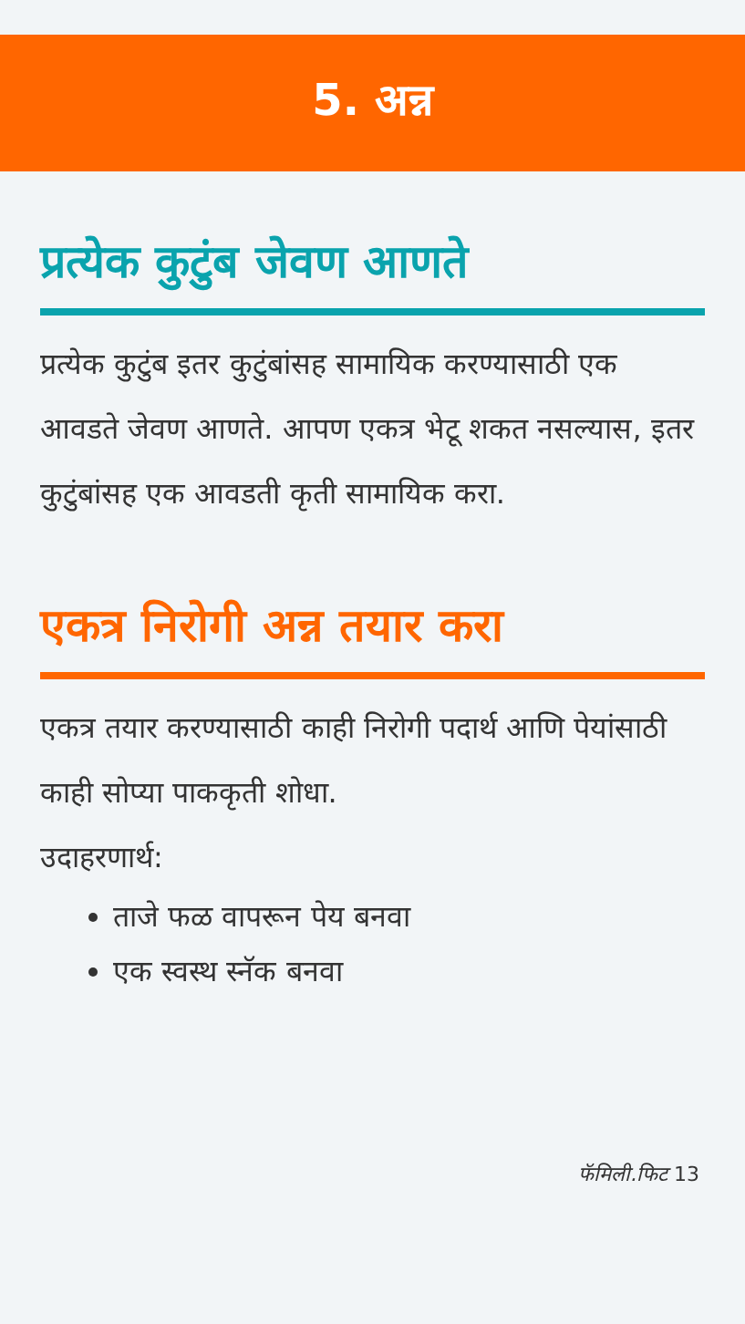5. अन्न
प्रत्येक कुटुंब जेवण आणते
प्रत्येक कुटुंब इतर कुटुंबांसह सामायिक करण्यासाठी एक आवडते जेवण आणते. आपण एकत्र भेटू शकत नसल्यास, इतर कुटुंबांसह एक आवडती कृती सामायिक करा.
एकत्र निरोगी अन्न तयार करा
एकत्र तयार करण्यासाठी काही निरोगी पदार्थ आणि पेयांसाठी काही सोप्या पाककृती शोधा.
उदाहरणार्थ:
ताजे फळ वापरून पेय बनवा
एक स्वस्थ स्नॅक बनवा
फॅमिली.फिट 13